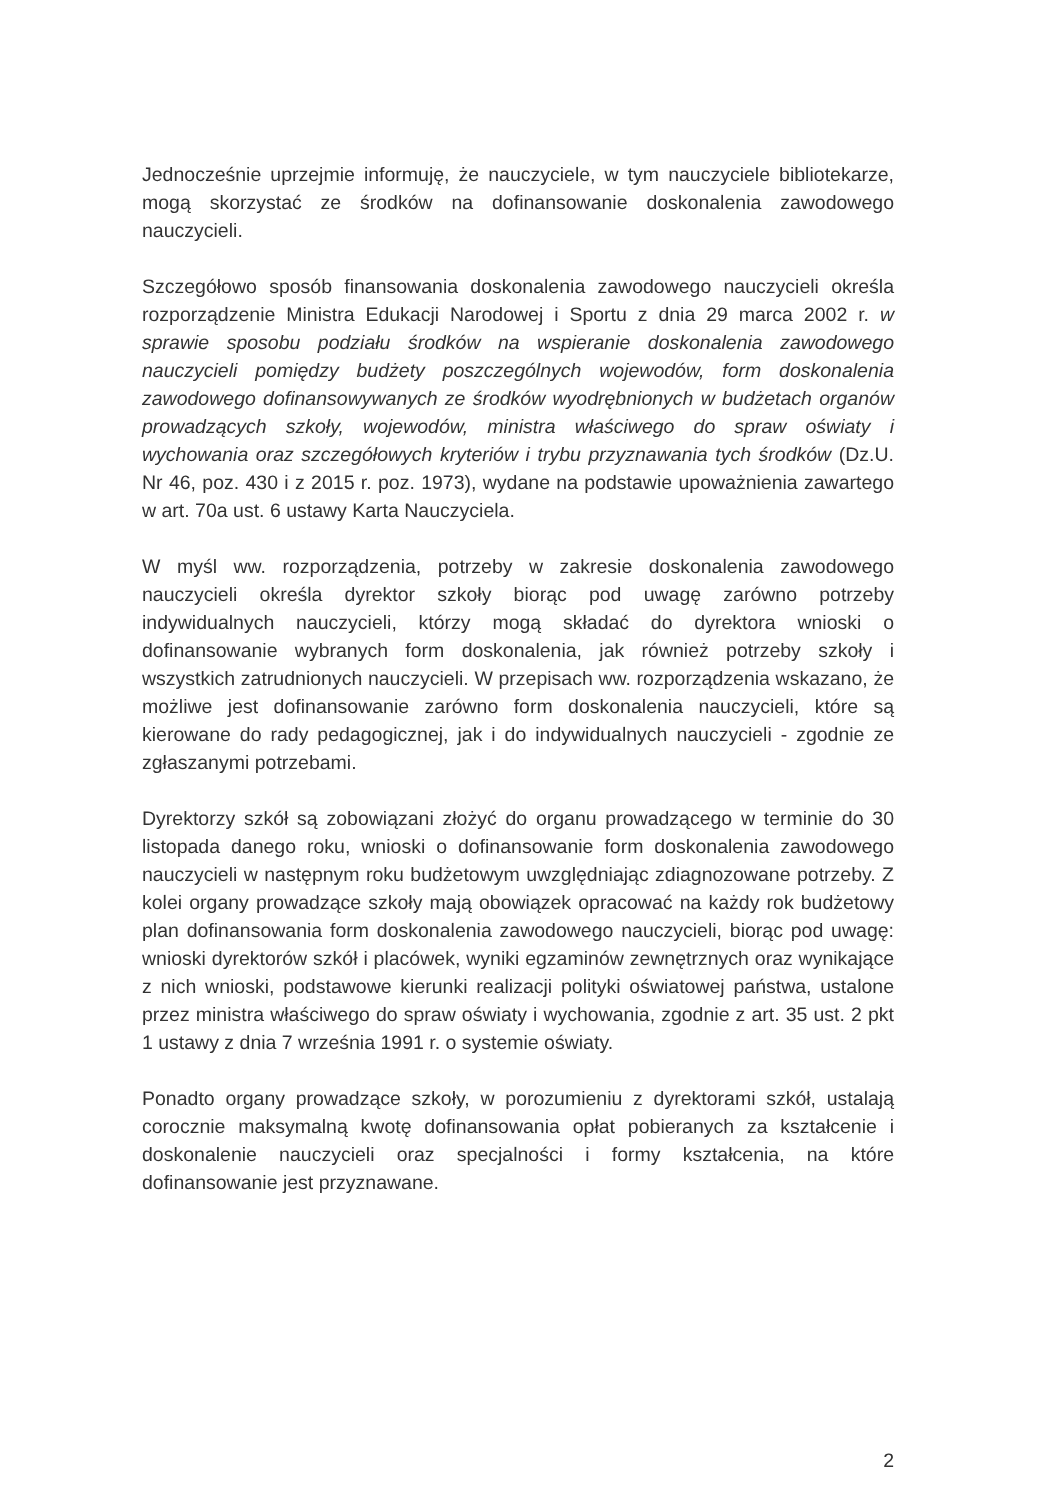Jednocześnie uprzejmie informuję, że nauczyciele, w tym nauczyciele bibliotekarze, mogą skorzystać ze środków na dofinansowanie doskonalenia zawodowego nauczycieli.
Szczegółowo sposób finansowania doskonalenia zawodowego nauczycieli określa rozporządzenie Ministra Edukacji Narodowej i Sportu z dnia 29 marca 2002 r. w sprawie sposobu podziału środków na wspieranie doskonalenia zawodowego nauczycieli pomiędzy budżety poszczególnych wojewodów, form doskonalenia zawodowego dofinansowywanych ze środków wyodrębnionych w budżetach organów prowadzących szkoły, wojewodów, ministra właściwego do spraw oświaty i wychowania oraz szczegółowych kryteriów i trybu przyznawania tych środków (Dz.U. Nr 46, poz. 430 i z 2015 r. poz. 1973), wydane na podstawie upoważnienia zawartego w art. 70a ust. 6 ustawy Karta Nauczyciela.
W myśl ww. rozporządzenia, potrzeby w zakresie doskonalenia zawodowego nauczycieli określa dyrektor szkoły biorąc pod uwagę zarówno potrzeby indywidualnych nauczycieli, którzy mogą składać do dyrektora wnioski o dofinansowanie wybranych form doskonalenia, jak również potrzeby szkoły i wszystkich zatrudnionych nauczycieli. W przepisach ww. rozporządzenia wskazano, że możliwe jest dofinansowanie zarówno form doskonalenia nauczycieli, które są kierowane do rady pedagogicznej, jak i do indywidualnych nauczycieli - zgodnie ze zgłaszanymi potrzebami.
Dyrektorzy szkół są zobowiązani złożyć do organu prowadzącego w terminie do 30 listopada danego roku, wnioski o dofinansowanie form doskonalenia zawodowego nauczycieli w następnym roku budżetowym uwzględniając zdiagnozowane potrzeby. Z kolei organy prowadzące szkoły mają obowiązek opracować na każdy rok budżetowy plan dofinansowania form doskonalenia zawodowego nauczycieli, biorąc pod uwagę: wnioski dyrektorów szkół i placówek, wyniki egzaminów zewnętrznych oraz wynikające z nich wnioski, podstawowe kierunki realizacji polityki oświatowej państwa, ustalone przez ministra właściwego do spraw oświaty i wychowania, zgodnie z art. 35 ust. 2 pkt 1 ustawy z dnia 7 września 1991 r. o systemie oświaty.
Ponadto organy prowadzące szkoły, w porozumieniu z dyrektorami szkół, ustalają corocznie maksymalną kwotę dofinansowania opłat pobieranych za kształcenie i doskonalenie nauczycieli oraz specjalności i formy kształcenia, na które dofinansowanie jest przyznawane.
2